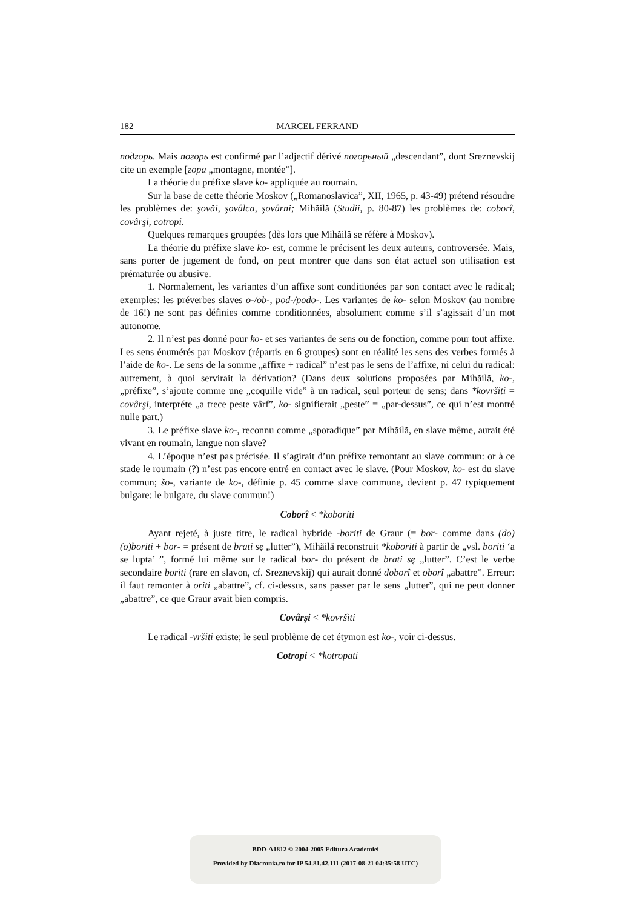182 MARCEL FERRAND
подгорь. Mais погорь est confirmé par l’adjectif dérivé погорьный „descendant”, dont Sreznevskij cite un exemple [гора „montagne, montée”].
La théorie du préfixe slave ko- appliquée au roumain.
Sur la base de cette théorie Moskov („Romanoslavica”, XII, 1965, p. 43-49) prétend résoudre les problèmes de: şovăi, şovâlca, şovârni; Mihăilă (Studii, p. 80-87) les problèmes de: coborî, covârşi, cotropi.
Quelques remarques groupées (dès lors que Mihăilă se réfère à Moskov).
La théorie du préfixe slave ko- est, comme le précisent les deux auteurs, controversée. Mais, sans porter de jugement de fond, on peut montrer que dans son état actuel son utilisation est prématurée ou abusive.
1. Normalement, les variantes d’un affixe sont conditionées par son contact avec le radical; exemples: les préverbes slaves o-/ob-, pod-/podo-. Les variantes de ko- selon Moskov (au nombre de 16!) ne sont pas définies comme conditionnées, absolument comme s’il s’agissait d’un mot autonome.
2. Il n’est pas donné pour ko- et ses variantes de sens ou de fonction, comme pour tout affixe. Les sens énumérés par Moskov (répartis en 6 groupes) sont en réalité les sens des verbes formés à l’aide de ko-. Le sens de la somme „affixe + radical” n’est pas le sens de l’affixe, ni celui du radical: autrement, à quoi servirait la dérivation? (Dans deux solutions proposées par Mihăilă, ko-, „préfixe”, s’ajoute comme une „coquille vide” à un radical, seul porteur de sens; dans *kovršiti = covârşi, interpréte „a trece peste vârf”, ko- signifierait „peste” = „par-dessus”, ce qui n’est montré nulle part.)
3. Le préfixe slave ko-, reconnu comme „sporadique” par Mihăilă, en slave même, aurait été vivant en roumain, langue non slave?
4. L’époque n’est pas précisée. Il s’agirait d’un préfixe remontant au slave commun: or à ce stade le roumain (?) n’est pas encore entré en contact avec le slave. (Pour Moskov, ko- est du slave commun; šo-, variante de ko-, définie p. 45 comme slave commune, devient p. 47 typiquement bulgare: le bulgare, du slave commun!)
Coborî < *koboriti
Ayant rejeté, à juste titre, le radical hybride -boriti de Graur (= bor- comme dans (do)(o)boriti + bor- = présent de brati sę „lutter”), Mihăilă reconstruit *koboriti à partir de „vsl. boriti ‘a se lupta’ ”, formé lui même sur le radical bor- du présent de brati sę „lutter”. C’est le verbe secondaire boriti (rare en slavon, cf. Sreznevskij) qui aurait donné doborî et oborî „abattre”. Erreur: il faut remonter à oriti „abattre”, cf. ci-dessus, sans passer par le sens „lutter”, qui ne peut donner „abattre”, ce que Graur avait bien compris.
Covârşi < *kovršiti
Le radical -vršiti existe; le seul problème de cet étymon est ko-, voir ci-dessus.
Cotropi < *kotropati
BDD-A1812 © 2004-2005 Editura Academiei
Provided by Diacronia.ro for IP 54.81.42.111 (2017-08-21 04:35:58 UTC)